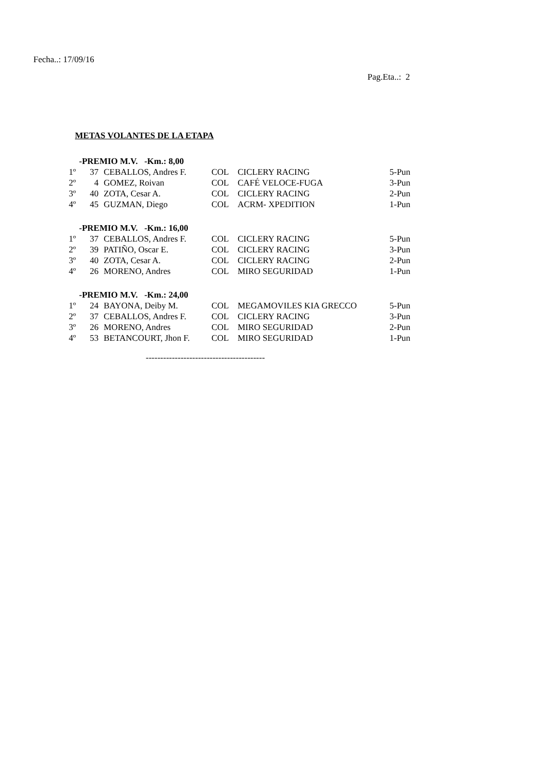Fecha..: 17/09/16
Pag.Eta..: 2
METAS VOLANTES DE LA ETAPA
| -PREMIO M.V. -Km.: 8,00 | | | | | |
| 1º | 37 | CEBALLOS, Andres F. | COL | CICLERY RACING | 5-Pun |
| 2º | 4 | GOMEZ, Roivan | COL | CAFÉ VELOCE-FUGA | 3-Pun |
| 3º | 40 | ZOTA, Cesar A. | COL | CICLERY RACING | 2-Pun |
| 4º | 45 | GUZMAN, Diego | COL | ACRM- XPEDITION | 1-Pun |
| -PREMIO M.V. -Km.: 16,00 | | | | | |
| 1º | 37 | CEBALLOS, Andres F. | COL | CICLERY RACING | 5-Pun |
| 2º | 39 | PATIÑO, Oscar E. | COL | CICLERY RACING | 3-Pun |
| 3º | 40 | ZOTA, Cesar A. | COL | CICLERY RACING | 2-Pun |
| 4º | 26 | MORENO, Andres | COL | MIRO SEGURIDAD | 1-Pun |
| -PREMIO M.V. -Km.: 24,00 | | | | | |
| 1º | 24 | BAYONA, Deiby M. | COL | MEGAMOVILES KIA GRECCO | 5-Pun |
| 2º | 37 | CEBALLOS, Andres F. | COL | CICLERY RACING | 3-Pun |
| 3º | 26 | MORENO, Andres | COL | MIRO SEGURIDAD | 2-Pun |
| 4º | 53 | BETANCOURT, Jhon F. | COL | MIRO SEGURIDAD | 1-Pun |
-----------------------------------------